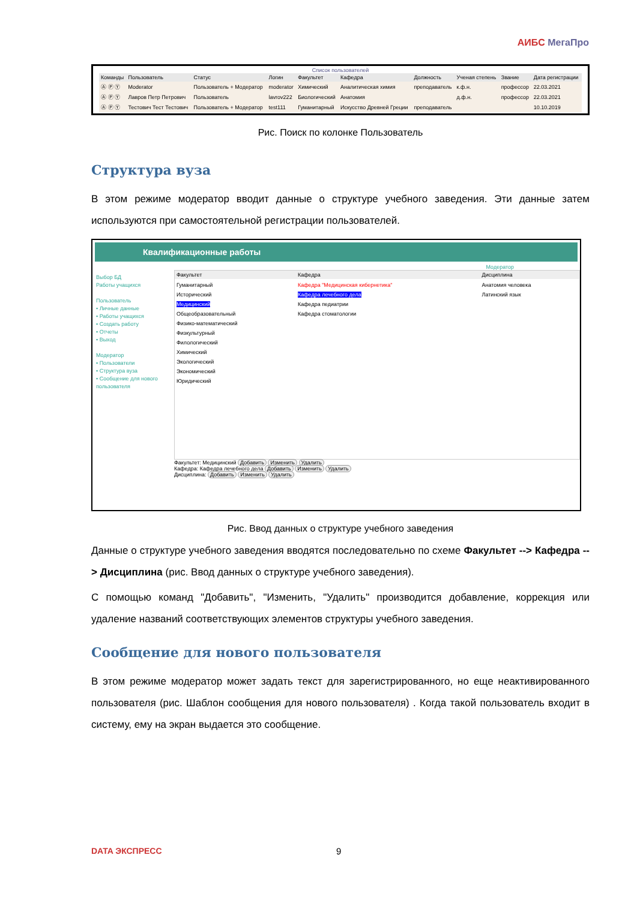АИБС МегаПро
Список пользователей
| Команды | Пользователь | Статус | Логин | Факультет | Кафедра | Должность | Ученая степень | Звание | Дата регистрации |
| --- | --- | --- | --- | --- | --- | --- | --- | --- | --- |
| Ⓐ Ⓟ Ⓨ | Moderator | Пользователь + Модератор | moderator | Химический | Аналитическая химия | преподаватель | к.ф.н. | профессор | 22.03.2021 |
| Ⓐ Ⓟ Ⓨ | Лавров Петр Петрович | Пользователь | lavrov222 | Биологический | Анатомия | | д.ф.н. | профессор | 22.03.2021 |
| Ⓐ Ⓟ Ⓨ | Тестович Тест Тестович | Пользователь + Модератор | test111 | Гуманитарный | Искусство Древней Греции | преподаватель | | | 10.10.2019 |
Рис. Поиск по колонке Пользователь
Структура вуза
В этом режиме модератор вводит данные о структуре учебного заведения. Эти данные затем используются при самостоятельной регистрации пользователей.
Квалификационные работы
Модератор
Выбор БД
Работы учащихся
Пользователь
• Личные данные
• Работы учащихся
• Создать работу
• Отчеты
• Выход
Модератор
• Пользователи
• Структура вуза
• Сообщение для нового пользователя
| Факультет | Кафедра | Дисциплина |
| --- | --- | --- |
| Гуманитарный Исторический Медицинский Общеобразовательный Физико-математический Физкультурный Филологический Химический Экологический Экономический Юридический | Кафедра "Медицинская кибернетика" Кафедра лечебного дела Кафедра педиатрии Кафедра стоматологии | Анатомия человека Латинский язык |
Факультет: Медицинский Добавить Изменить Удалить
Кафедра: Кафедра лечебного дела Добавить Изменить Удалить
Дисциплина: Добавить Изменить Удалить
Рис. Ввод данных о структуре учебного заведения
Данные о структуре учебного заведения вводятся последовательно по схеме Факультет --> Кафедра --> Дисциплина (рис. Ввод данных о структуре учебного заведения).
С помощью команд "Добавить", "Изменить, "Удалить" производится добавление, коррекция или удаление названий соответствующих элементов структуры учебного заведения.
Сообщение для нового пользователя
В этом режиме модератор может задать текст для зарегистрированного, но еще неактивированного пользователя (рис. Шаблон сообщения для нового пользователя) . Когда такой пользователь входит в систему, ему на экран выдается это сообщение.
DATA ЭКСПРЕСС 9